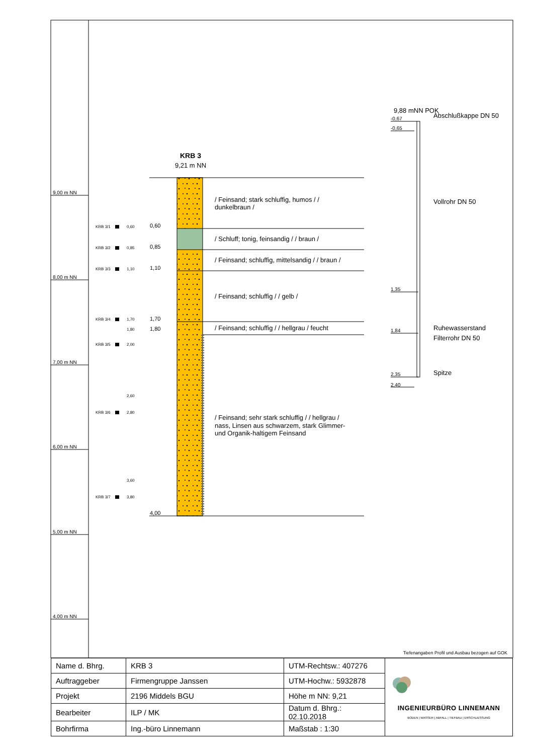9,00 m NN
8,00 m NN
7,00 m NN
6,00 m NN
5,00 m NN
4,00 m NN
KRB 3
9,21 m NN
/ Feinsand; stark schluffig, humos / /
dunkelbraun /
/ Schluff; tonig, feinsandig / / braun /
/ Feinsand; schluffig, mittelsandig / / braun /
/ Feinsand; schluffig / / gelb /
/ Feinsand; schluffig / / hellgrau / feucht
/ Feinsand; sehr stark schluffig / / hellgrau /
nass, Linsen aus schwarzem, stark Glimmer-
und Organik-haltigem Feinsand
0,60
0,85
1,10
1,70
1,80
4,00
KRB 3/1
0,60
KRB 3/2
0,85
KRB 3/3
1,10
KRB 3/4
1,70
1,80
KRB 3/5
2,00
2,60
KRB 3/6
2,80
3,60
KRB 3/7
3,80
9,88 mNN POK
-0,67
-0,65
1,35
1,84
2,35
2,40
Abschlußkappe DN 50
Vollrohr DN 50
Ruhewasserstand
Filterrohr DN 50
Spitze
Tiefenangaben Profil und Ausbau bezogen auf GOK
| Name d. Bhrg. | KRB 3 | UTM-Rechtsw.: 407276 | INGENIEURBÜRO LINNEMANN BODEN / WASSER / ABFALL / TIEFBAU / ERSCHLIESSUNG |
| Auftraggeber | Firmengruppe Janssen | UTM-Hochw.: 5932878 | |
| Projekt | 2196 Middels BGU | Höhe m NN: 9,21 | |
| Bearbeiter | ILP / MK | Datum d. Bhrg.: 02.10.2018 | |
| Bohrfirma | Ing.-büro Linnemann | Maßstab : 1:30 | |